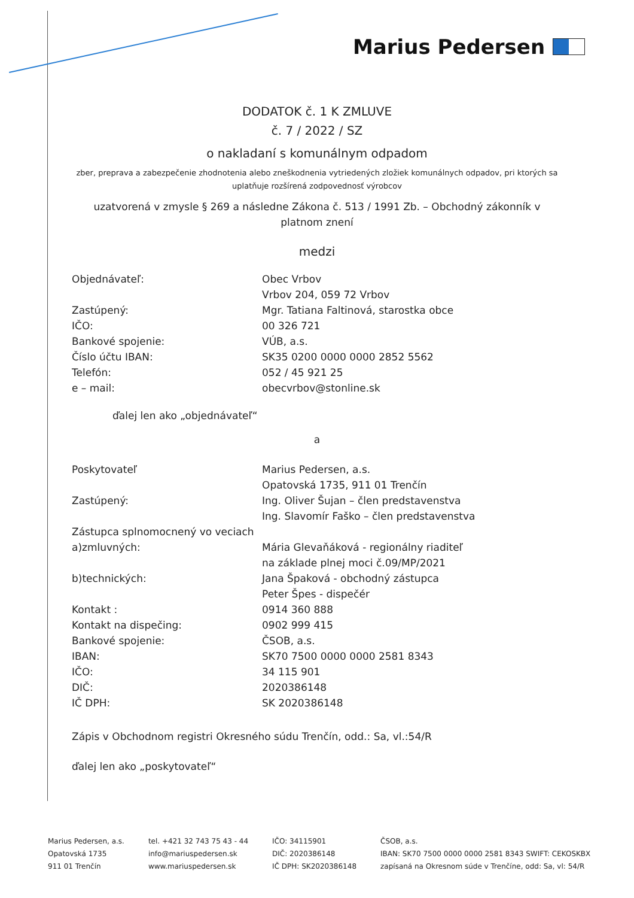Marius Pedersen
DODATOK č. 1 K ZMLUVE
č. 7 / 2022 / SZ
o nakladaní s komunálnym odpadom
zber, preprava a zabezpečenie zhodnotenia alebo zneškodnenia vytriedených zložiek komunálnych odpadov, pri ktorých sa uplatňuje rozšírená zodpovednosť výrobcov
uzatvorená v zmysle § 269 a následne Zákona č. 513 / 1991 Zb. – Obchodný zákonník v platnom znení
medzi
| Objednávateľ: | Obec Vrbov |
| | Vrbov 204, 059 72 Vrbov |
| Zastúpený: | Mgr. Tatiana Faltinová, starostka obce |
| IČO: | 00 326 721 |
| Bankové spojenie: | VÚB, a.s. |
| Číslo účtu IBAN: | SK35 0200 0000 0000 2852 5562 |
| Telefón: | 052 / 45 921 25 |
| e – mail: | obecvrbov@stonline.sk |
ďalej len ako „objednávateľ“
a
| Poskytovateľ | Marius Pedersen, a.s. |
| | Opatovská 1735, 911 01 Trenčín |
| Zastúpený: | Ing. Oliver Šujan – člen predstavenstva |
| | Ing. Slavomír Faško – člen predstavenstva |
| Zástupca splnomocnený vo veciach | |
| a)zmluvných: | Mária Glevaňáková - regionálny riaditeľ |
| | na základe plnej moci č.09/MP/2021 |
| b)technických: | Jana Špaková - obchodný zástupca |
| | Peter Špes - dispečér |
| Kontakt : | 0914 360 888 |
| Kontakt na dispečing: | 0902 999 415 |
| Bankové spojenie: | ČSOB, a.s. |
| IBAN: | SK70 7500 0000 0000 2581 8343 |
| IČO: | 34 115 901 |
| DIČ: | 2020386148 |
| IČ DPH: | SK 2020386148 |
Zápis v Obchodnom registri Okresného súdu Trenčín, odd.: Sa, vl.:54/R
ďalej len ako „poskytovateľ“
Marius Pedersen, a.s.
Opatovská 1735
911 01 Trenčín
tel. +421 32 743 75 43 - 44
info@mariuspedersen.sk
www.mariuspedersen.sk
IČO: 34115901
DIČ: 2020386148
IČ DPH: SK2020386148
ČSOB, a.s.
IBAN: SK70 7500 0000 0000 2581 8343 SWIFT: CEKOSKBX
zapísaná na Okresnom súde v Trenčíne, odd: Sa, vl: 54/R